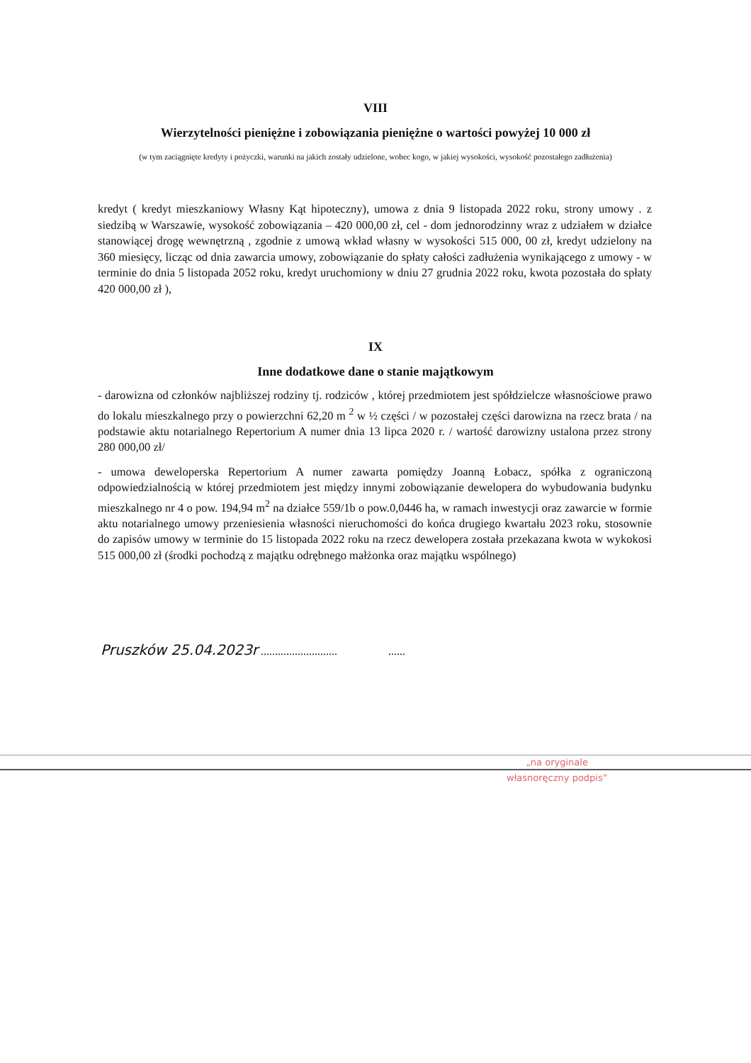VIII
Wierzytelności pieniężne i zobowiązania pieniężne o wartości powyżej 10 000 zł
(w tym zaciągnięte kredyty i pożyczki, warunki na jakich zostały udzielone, wobec kogo, w jakiej wysokości, wysokość pozostałego zadłużenia)
kredyt ( kredyt mieszkaniowy Własny Kąt hipoteczny), umowa z dnia 9 listopada 2022 roku, strony umowy . z siedzibą w Warszawie, wysokość zobowiązania – 420 000,00 zł, cel - dom jednorodzinny wraz z udziałem w działce stanowiącej drogę wewnętrzną , zgodnie z umową wkład własny w wysokości 515 000, 00 zł, kredyt udzielony na 360 miesięcy, licząc od dnia zawarcia umowy, zobowiązanie do spłaty całości zadłużenia wynikającego z umowy - w terminie do dnia 5 listopada 2052 roku, kredyt uruchomiony w dniu 27 grudnia 2022 roku, kwota pozostała do spłaty 420 000,00 zł ),
IX
Inne dodatkowe dane o stanie majątkowym
- darowizna od członków najbliższej rodziny tj. rodziców , której przedmiotem jest spółdzielcze własnościowe prawo do lokalu mieszkalnego przy o powierzchni 62,20 m <sup>2</sup> w ½ części / w pozostałej części darowizna na rzecz brata / na podstawie aktu notarialnego Repertorium A numer dnia 13 lipca 2020 r. / wartość darowizny ustalona przez strony 280 000,00 zł/
- umowa deweloperska Repertorium A numer zawarta pomiędzy Joanną Łobacz, spółka z ograniczoną odpowiedzialnością w której przedmiotem jest między innymi zobowiązanie dewelopera do wybudowania budynku mieszkalnego nr 4 o pow. 194,94 m<sup>2</sup> na działce 559/1b o pow.0,0446 ha, w ramach inwestycji oraz zawarcie w formie aktu notarialnego umowy przeniesienia własności nieruchomości do końca drugiego kwartału 2023 roku, stosownie do zapisów umowy w terminie do 15 listopada 2022 roku na rzecz dewelopera została przekazana kwota w wykokosi 515 000,00 zł (środki pochodzą z majątku odrębnego małżonka oraz majątku wspólnego)
Pruszków 25.04.2023r ........................... ......
„na oryginale
własnoręczny podpis”